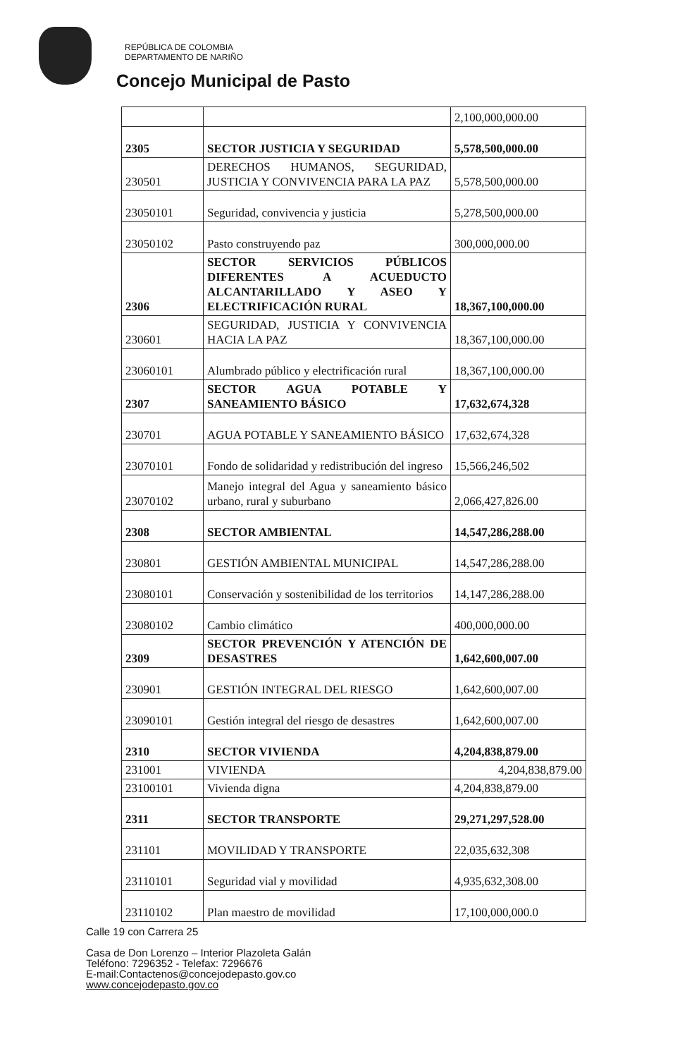REPÚBLICA DE COLOMBIA
DEPARTAMENTO DE NARIÑO
Concejo Municipal de Pasto
| | | 2,100,000,000.00 |
| 2305 | SECTOR JUSTICIA Y SEGURIDAD | 5,578,500,000.00 |
| 230501 | DERECHOS HUMANOS, SEGURIDAD, JUSTICIA Y CONVIVENCIA PARA LA PAZ | 5,578,500,000.00 |
| 23050101 | Seguridad, convivencia y justicia | 5,278,500,000.00 |
| 23050102 | Pasto construyendo paz | 300,000,000.00 |
| 2306 | SECTOR SERVICIOS PÚBLICOS DIFERENTES A ACUEDUCTO ALCANTARILLADO Y ASEO Y ELECTRIFICACIÓN RURAL | 18,367,100,000.00 |
| 230601 | SEGURIDAD, JUSTICIA Y CONVIVENCIA HACIA LA PAZ | 18,367,100,000.00 |
| 23060101 | Alumbrado público y electrificación rural | 18,367,100,000.00 |
| 2307 | SECTOR AGUA POTABLE Y SANEAMIENTO BÁSICO | 17,632,674,328 |
| 230701 | AGUA POTABLE Y SANEAMIENTO BÁSICO | 17,632,674,328 |
| 23070101 | Fondo de solidaridad y redistribución del ingreso | 15,566,246,502 |
| 23070102 | Manejo integral del Agua y saneamiento básico urbano, rural y suburbano | 2,066,427,826.00 |
| 2308 | SECTOR AMBIENTAL | 14,547,286,288.00 |
| 230801 | GESTIÓN AMBIENTAL MUNICIPAL | 14,547,286,288.00 |
| 23080101 | Conservación y sostenibilidad de los territorios | 14,147,286,288.00 |
| 23080102 | Cambio climático | 400,000,000.00 |
| 2309 | SECTOR PREVENCIÓN Y ATENCIÓN DE DESASTRES | 1,642,600,007.00 |
| 230901 | GESTIÓN INTEGRAL DEL RIESGO | 1,642,600,007.00 |
| 23090101 | Gestión integral del riesgo de desastres | 1,642,600,007.00 |
| 2310 | SECTOR VIVIENDA | 4,204,838,879.00 |
| 231001 | VIVIENDA | 4,204,838,879.00 |
| 23100101 | Vivienda digna | 4,204,838,879.00 |
| 2311 | SECTOR TRANSPORTE | 29,271,297,528.00 |
| 231101 | MOVILIDAD Y TRANSPORTE | 22,035,632,308 |
| 23110101 | Seguridad vial y movilidad | 4,935,632,308.00 |
| 23110102 | Plan maestro de movilidad | 17,100,000,000.0 |
Calle 19 con Carrera 25
Casa de Don Lorenzo – Interior Plazoleta Galán
Teléfono: 7296352 - Telefax: 7296676
E-mail:Contactenos@concejodepasto.gov.co
www.concejodepasto.gov.co